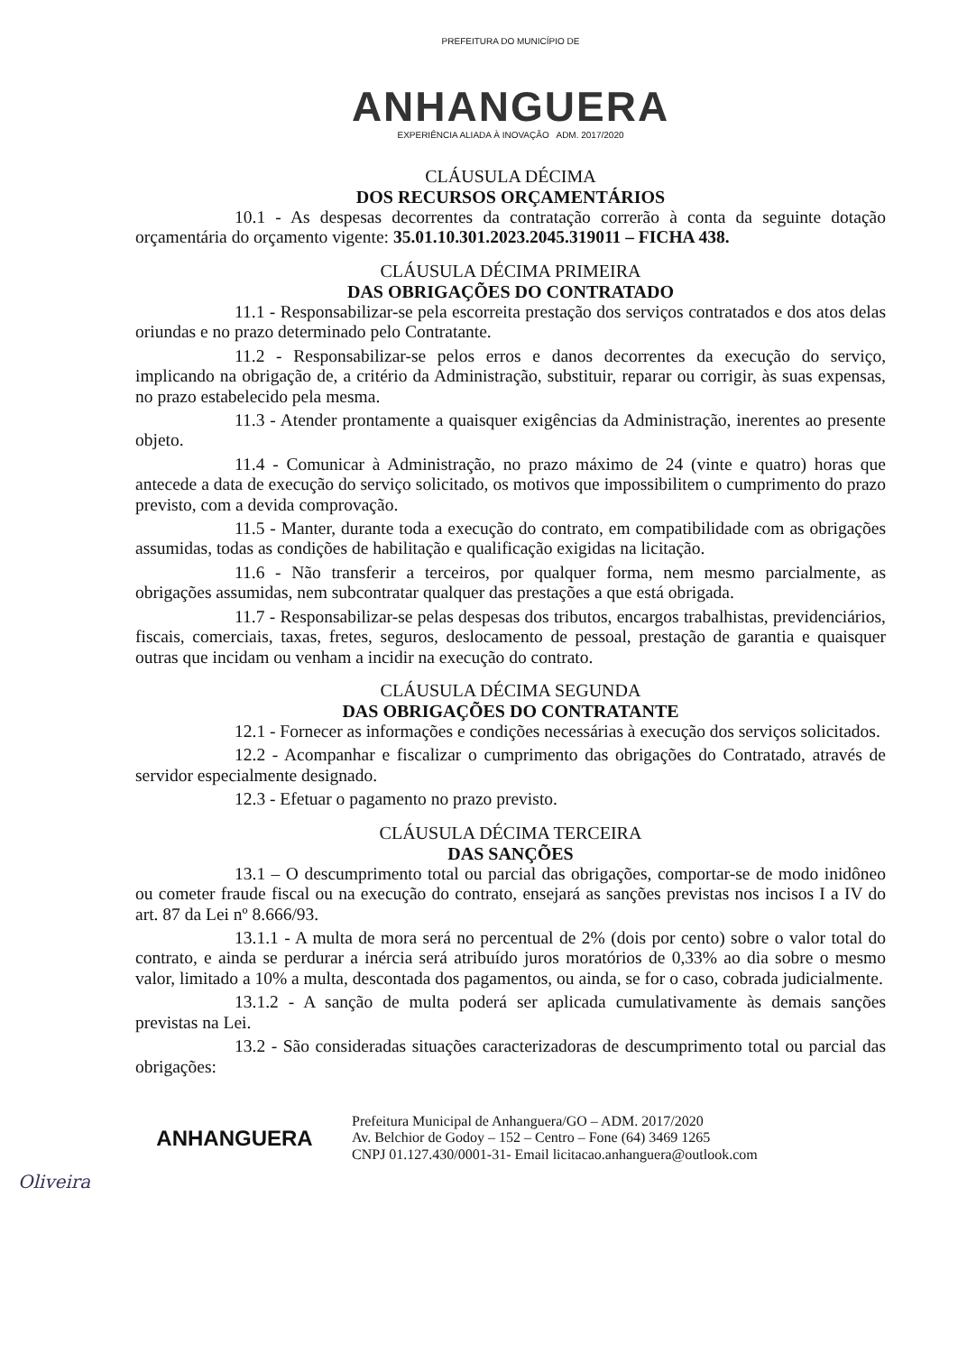PREFEITURA DO MUNICÍPIO DE
ANHANGUERA
EXPERIÊNCIA ALIADA À INOVAÇÃO ADM. 2017/2020
CLÁUSULA DÉCIMA
DOS RECURSOS ORÇAMENTÁRIOS
10.1 - As despesas decorrentes da contratação correrão à conta da seguinte dotação orçamentária do orçamento vigente: 35.01.10.301.2023.2045.319011 – FICHA 438.
CLÁUSULA DÉCIMA PRIMEIRA
DAS OBRIGAÇÕES DO CONTRATADO
11.1 - Responsabilizar-se pela escorreita prestação dos serviços contratados e dos atos delas oriundas e no prazo determinado pelo Contratante.
11.2 - Responsabilizar-se pelos erros e danos decorrentes da execução do serviço, implicando na obrigação de, a critério da Administração, substituir, reparar ou corrigir, às suas expensas, no prazo estabelecido pela mesma.
11.3 - Atender prontamente a quaisquer exigências da Administração, inerentes ao presente objeto.
11.4 - Comunicar à Administração, no prazo máximo de 24 (vinte e quatro) horas que antecede a data de execução do serviço solicitado, os motivos que impossibilitem o cumprimento do prazo previsto, com a devida comprovação.
11.5 - Manter, durante toda a execução do contrato, em compatibilidade com as obrigações assumidas, todas as condições de habilitação e qualificação exigidas na licitação.
11.6 - Não transferir a terceiros, por qualquer forma, nem mesmo parcialmente, as obrigações assumidas, nem subcontratar qualquer das prestações a que está obrigada.
11.7 - Responsabilizar-se pelas despesas dos tributos, encargos trabalhistas, previdenciários, fiscais, comerciais, taxas, fretes, seguros, deslocamento de pessoal, prestação de garantia e quaisquer outras que incidam ou venham a incidir na execução do contrato.
CLÁUSULA DÉCIMA SEGUNDA
DAS OBRIGAÇÕES DO CONTRATANTE
12.1 - Fornecer as informações e condições necessárias à execução dos serviços solicitados.
12.2 - Acompanhar e fiscalizar o cumprimento das obrigações do Contratado, através de servidor especialmente designado.
12.3 - Efetuar o pagamento no prazo previsto.
CLÁUSULA DÉCIMA TERCEIRA
DAS SANÇÕES
13.1 – O descumprimento total ou parcial das obrigações, comportar-se de modo inidôneo ou cometer fraude fiscal ou na execução do contrato, ensejará as sanções previstas nos incisos I a IV do art. 87 da Lei nº 8.666/93.
13.1.1 - A multa de mora será no percentual de 2% (dois por cento) sobre o valor total do contrato, e ainda se perdurar a inércia será atribuído juros moratórios de 0,33% ao dia sobre o mesmo valor, limitado a 10% a multa, descontada dos pagamentos, ou ainda, se for o caso, cobrada judicialmente.
13.1.2 - A sanção de multa poderá ser aplicada cumulativamente às demais sanções previstas na Lei.
13.2 - São consideradas situações caracterizadoras de descumprimento total ou parcial das obrigações:
ANHANGUERA
Prefeitura Municipal de Anhanguera/GO – ADM. 2017/2020
Av. Belchior de Godoy – 152 – Centro – Fone (64) 3469 1265
CNPJ 01.127.430/0001-31- Email licitacao.anhanguera@outlook.com
Oliveira